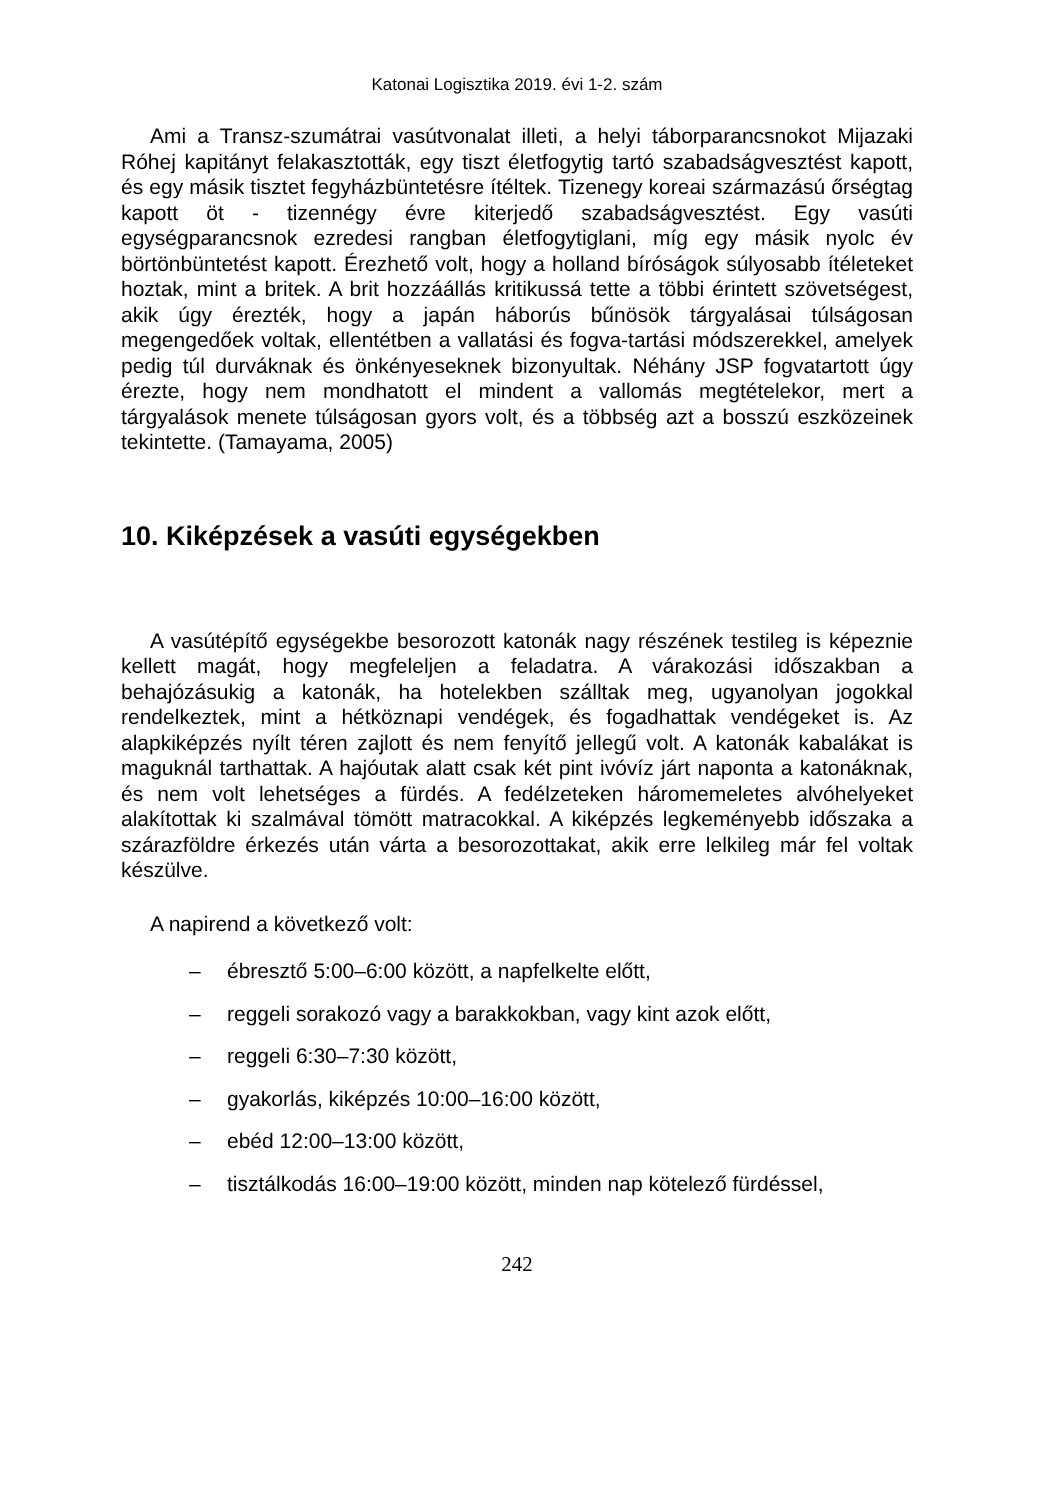Katonai Logisztika 2019. évi 1-2. szám
Ami a Transz-szumátrai vasútvonalat illeti, a helyi táborparancsnokot Mijazaki Róhej kapitányt felakasztották, egy tiszt életfogytig tartó szabadságvesztést kapott, és egy másik tisztet fegyházbüntetésre ítéltek. Tizenegy koreai származású őrségtag kapott öt - tizennégy évre kiterjedő szabadságvesztést. Egy vasúti egységparancsnok ezredesi rangban életfogytiglani, míg egy másik nyolc év börtönbüntetést kapott. Érezhető volt, hogy a holland bíróságok súlyosabb ítéleteket hoztak, mint a britek. A brit hozzáállás kritikussá tette a többi érintett szövetségest, akik úgy érezték, hogy a japán háborús bűnösök tárgyalásai túlságosan megengedőek voltak, ellentétben a vallatási és fogva-tartási módszerekkel, amelyek pedig túl durváknak és önkényeseknek bizonyultak. Néhány JSP fogvatartott úgy érezte, hogy nem mondhatott el mindent a vallomás megtételekor, mert a tárgyalások menete túlságosan gyors volt, és a többség azt a bosszú eszközeinek tekintette. (Tamayama, 2005)
10. Kiképzések a vasúti egységekben
A vasútépítő egységekbe besorozott katonák nagy részének testileg is képeznie kellett magát, hogy megfeleljen a feladatra. A várakozási időszakban a behajózásukig a katonák, ha hotelekben szálltak meg, ugyanolyan jogokkal rendelkeztek, mint a hétköznapi vendégek, és fogadhattak vendégeket is. Az alapkiképzés nyílt téren zajlott és nem fenyítő jellegű volt. A katonák kabalákat is maguknál tarthattak. A hajóutak alatt csak két pint ivóvíz járt naponta a katonáknak, és nem volt lehetséges a fürdés. A fedélzeteken háromemeletes alvóhelyeket alakítottak ki szalmával tömött matracokkal. A kiképzés legkeményebb időszaka a szárazföldre érkezés után várta a besorozottakat, akik erre lelkileg már fel voltak készülve.
A napirend a következő volt:
– ébresztő 5:00–6:00 között, a napfelkelte előtt,
– reggeli sorakozó vagy a barakkokban, vagy kint azok előtt,
– reggeli 6:30–7:30 között,
– gyakorlás, kiképzés 10:00–16:00 között,
– ebéd 12:00–13:00 között,
– tisztálkodás 16:00–19:00 között, minden nap kötelező fürdéssel,
242